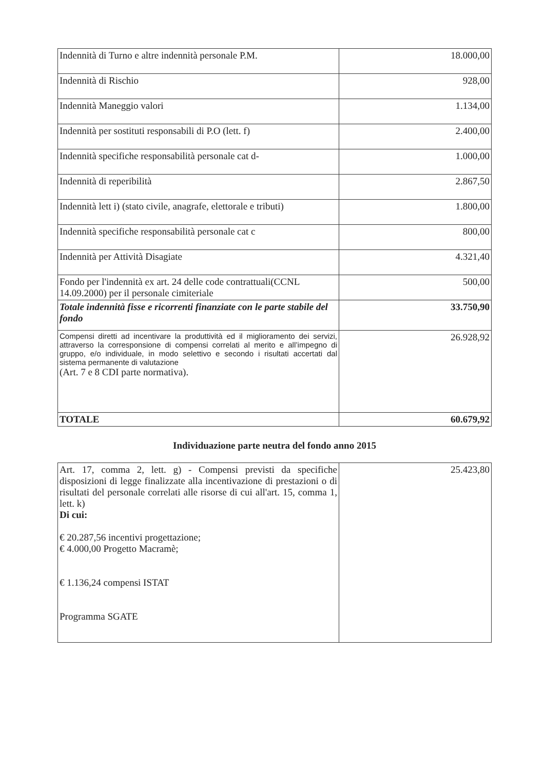| Indennità di Turno e altre indennità personale P.M. | 18.000,00 |
| Indennità di Rischio | 928,00 |
| Indennità Maneggio valori | 1.134,00 |
| Indennità per sostituti responsabili di P.O (lett. f) | 2.400,00 |
| Indennità specifiche responsabilità personale cat d- | 1.000,00 |
| Indennità di reperibilità | 2.867,50 |
| Indennità lett i) (stato civile, anagrafe, elettorale e tributi) | 1.800,00 |
| Indennità specifiche responsabilità personale cat c | 800,00 |
| Indennità per Attività Disagiate | 4.321,40 |
| Fondo per l'indennità ex art. 24 delle code contrattuali(CCNL 14.09.2000) per il personale cimiteriale | 500,00 |
| Totale indennità fisse e ricorrenti finanziate con le parte stabile del fondo | 33.750,90 |
| Compensi diretti ad incentivare la produttività ed il miglioramento dei servizi, attraverso la corresponsione di compensi correlati al merito e all’impegno di gruppo, e/o individuale, in modo selettivo e secondo i risultati accertati dal sistema permanente di valutazione (Art. 7 e 8 CDI parte normativa). | 26.928,92 |
| TOTALE | 60.679,92 |
Individuazione parte neutra del fondo anno 2015
| Art. 17, comma 2, lett. g) - Compensi previsti da specifiche disposizioni di legge finalizzate alla incentivazione di prestazioni o di risultati del personale correlati alle risorse di cui all'art. 15, comma 1, lett. k) Di cui: € 20.287,56 incentivi progettazione; € 4.000,00 Progetto Macramè; € 1.136,24 compensi ISTAT Programma SGATE | 25.423,80 |